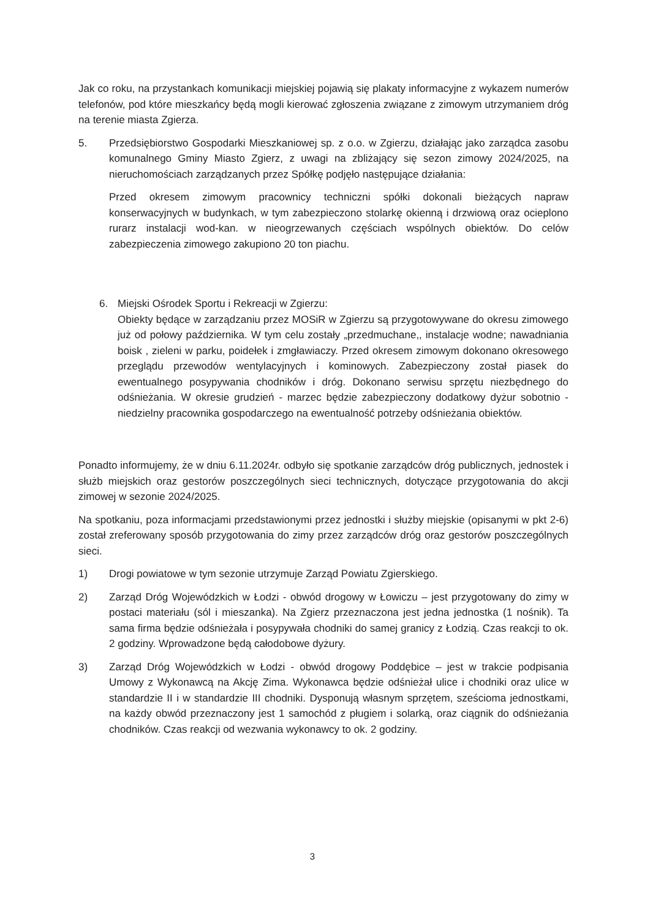Jak co roku, na przystankach komunikacji miejskiej pojawią się plakaty informacyjne z wykazem numerów telefonów, pod które mieszkańcy będą mogli kierować zgłoszenia związane z zimowym utrzymaniem dróg na terenie miasta Zgierza.
5. Przedsiębiorstwo Gospodarki Mieszkaniowej sp. z o.o. w Zgierzu, działając jako zarządca zasobu komunalnego Gminy Miasto Zgierz, z uwagi na zbliżający się sezon zimowy 2024/2025, na nieruchomościach zarządzanych przez Spółkę podjęło następujące działania:
Przed okresem zimowym pracownicy techniczni spółki dokonali bieżących napraw konserwacyjnych w budynkach, w tym zabezpieczono stolarkę okienną i drzwiową oraz ocieplono rurarz instalacji wod-kan. w nieogrzewanych częściach wspólnych obiektów. Do celów zabezpieczenia zimowego zakupiono 20 ton piachu.
6. Miejski Ośrodek Sportu i Rekreacji w Zgierzu:
Obiekty będące w zarządzaniu przez MOSiR w Zgierzu są przygotowywane do okresu zimowego już od połowy października. W tym celu zostały „przedmuchane,, instalacje wodne; nawadniania boisk , zieleni w parku, poidełek i zmgławiaczy. Przed okresem zimowym dokonano okresowego przeglądu przewodów wentylacyjnych i kominowych. Zabezpieczony został piasek do ewentualnego posypywania chodników i dróg. Dokonano serwisu sprzętu niezbędnego do odśnieżania. W okresie grudzień - marzec będzie zabezpieczony dodatkowy dyżur sobotnio - niedzielny pracownika gospodarczego na ewentualność potrzeby odśnieżania obiektów.
Ponadto informujemy, że w dniu 6.11.2024r. odbyło się spotkanie zarządców dróg publicznych, jednostek i służb miejskich oraz gestorów poszczególnych sieci technicznych, dotyczące przygotowania do akcji zimowej w sezonie 2024/2025.
Na spotkaniu, poza informacjami przedstawionymi przez jednostki i służby miejskie (opisanymi w pkt 2-6) został zreferowany sposób przygotowania do zimy przez zarządców dróg oraz gestorów poszczególnych sieci.
1) Drogi powiatowe w tym sezonie utrzymuje Zarząd Powiatu Zgierskiego.
2) Zarząd Dróg Wojewódzkich w Łodzi - obwód drogowy w Łowiczu – jest przygotowany do zimy w postaci materiału (sól i mieszanka). Na Zgierz przeznaczona jest jedna jednostka (1 nośnik). Ta sama firma będzie odśnieżała i posypywała chodniki do samej granicy z Łodzią. Czas reakcji to ok. 2 godziny. Wprowadzone będą całodobowe dyżury.
3) Zarząd Dróg Wojewódzkich w Łodzi - obwód drogowy Poddębice – jest w trakcie podpisania Umowy z Wykonawcą na Akcję Zima. Wykonawca będzie odśnieżał ulice i chodniki oraz ulice w standardzie II i w standardzie III chodniki. Dysponują własnym sprzętem, sześcioma jednostkami, na każdy obwód przeznaczony jest 1 samochód z pługiem i solarką, oraz ciągnik do odśnieżania chodników. Czas reakcji od wezwania wykonawcy to ok. 2 godziny.
3